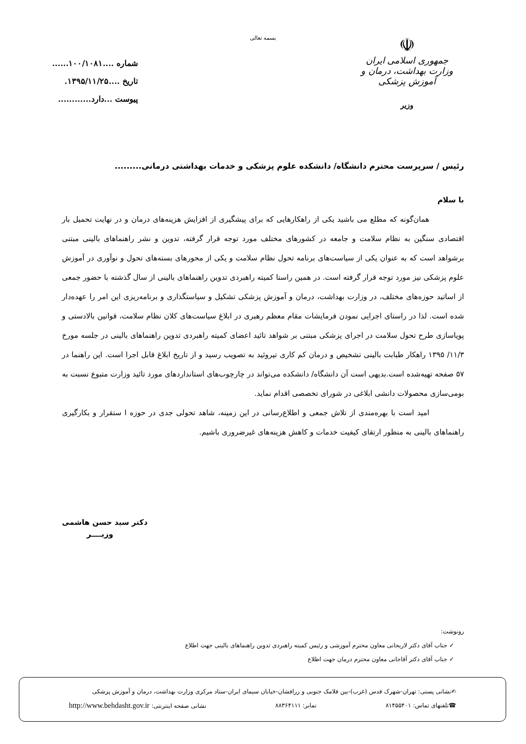بسمه تعالی
☫
جمهوری اسلامی ایران
وزارت بهداشت، درمان و آموزش پزشکی
وزیر
شماره ....۱۰۰/۱۰۸۱......
تاریخ ....۱۳۹۵/۱۱/۲۵.
پیوست ...دارد............
رئیس / سرپرست محترم دانشگاه/ دانشکده علوم پزشکی و خدمات بهداشتی درمانی.........
با سلام
همان‌گونه که مطلع می باشید یکی از راهکارهایی که برای پیشگیری از افزایش هزینه‌های درمان و در نهایت تحمیل بار اقتصادی سنگین به نظام سلامت و جامعه در کشورهای مختلف مورد توجه قرار گرفته، تدوین و نشر راهنماهای بالینی مبتنی برشواهد است که به عنوان یکی از سیاست‌های برنامه تحول نظام سلامت و یکی از محورهای بسته‌های تحول و نوآوری در آموزش علوم پزشکی نیز مورد توجه قرار گرفته است. در همین راستا کمیته راهبردی تدوین راهنماهای بالینی از سال گذشته با حضور جمعی از اساتید حوزه‌های مختلف، در وزارت بهداشت، درمان و آموزش پزشکی تشکیل و سیاستگذاری و برنامه‌ریزی این امر را عهده‌دار شده است. لذا در راستای اجرایی نمودن فرمایشات مقام معظم رهبری در ابلاغ سیاست‌های کلان نظام سلامت، قوانین بالادستی و پویاسازی طرح تحول سلامت در اجرای پزشکی مبتنی بر شواهد تائید اعضای کمیته راهبردی تدوین راهنماهای بالینی در جلسه مورخ ۱۱/۳/ ۱۳۹۵ راهکار طبابت بالینی تشخیص و درمان کم کاری تیروئید به تصویب رسید و از تاریخ ابلاغ قابل اجرا است. این راهنما در ۵۷ صفحه تهیه‌شده است.بدیهی است آن دانشگاه/ دانشکده می‌تواند در چارچوب‌های استانداردهای مورد تائید وزارت متبوع نسبت به بومی‌سازی محصولات دانشی ابلاغی در شورای تخصصی اقدام نماید.
امید است با بهره‌مندی از تلاش جمعی و اطلاع‌رسانی در این زمینه، شاهد تحولی جدی در حوزه ا ستقرار و بکارگیری راهنماهای بالینی به منظور ارتقای کیفیت خدمات و کاهش هزینه‌های غیرضروری باشیم.
دکتر سید حسن هاشمی
وزیــــر
رونوشت:
✓ جناب آقای دکتر لاریجانی معاون محترم آموزشی و رئیس کمیته راهبردی تدوین راهنماهای بالینی جهت اطلاع
✓ جناب آقای دکتر آقاجانی معاون محترم درمان جهت اطلاع
✍نشانی پستی: تهران-شهرک قدس (غرب)-بین فلامک جنوبی و زرافشان-خیابان سیمای ایران-ستاد مرکزی وزارت بهداشت، درمان و آموزش پزشکی
☎تلفنهای تماس: ۸۱۴۵۵۴۰۱ نمابر: ۸۸۳۶۴۱۱۱ نشانی صفحه اینترنتی: http://www.behdasht.gov.ir